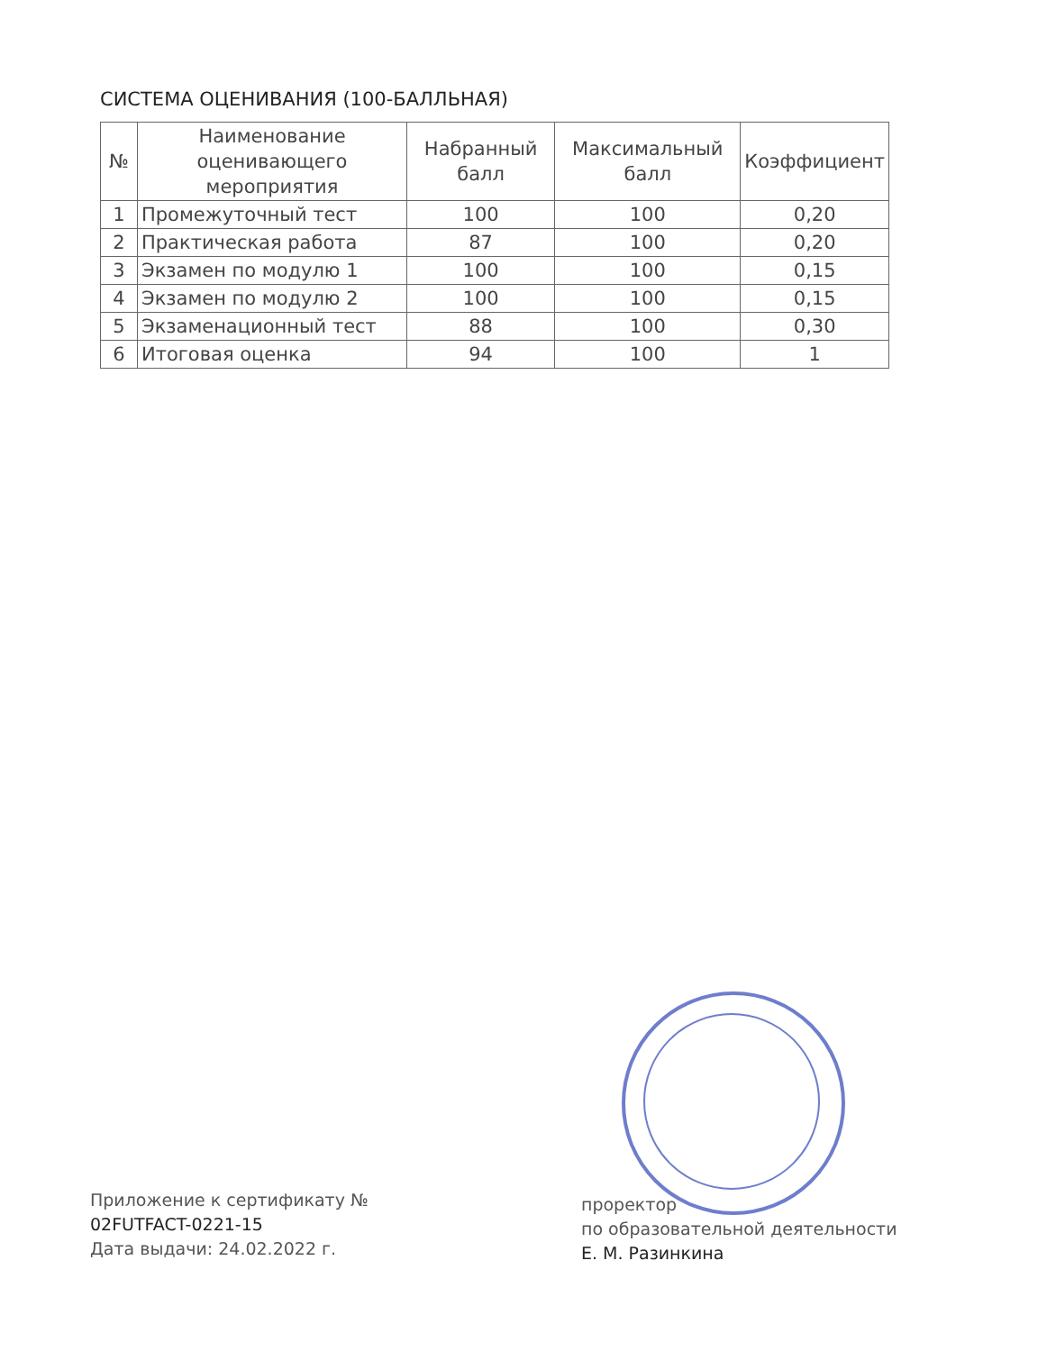СИСТЕМА ОЦЕНИВАНИЯ (100-БАЛЛЬНАЯ)
| № | Наименование оценивающего мероприятия | Набранный балл | Максимальный балл | Коэффициент |
| --- | --- | --- | --- | --- |
| 1 | Промежуточный тест | 100 | 100 | 0,20 |
| 2 | Практическая работа | 87 | 100 | 0,20 |
| 3 | Экзамен по модулю 1 | 100 | 100 | 0,15 |
| 4 | Экзамен по модулю 2 | 100 | 100 | 0,15 |
| 5 | Экзаменационный тест | 88 | 100 | 0,30 |
| 6 | Итоговая оценка | 94 | 100 | 1 |
Приложение к сертификату №
02FUTFACT-0221-15
Дата выдачи: 24.02.2022 г.
проректор
по образовательной деятельности
Е. М. Разинкина